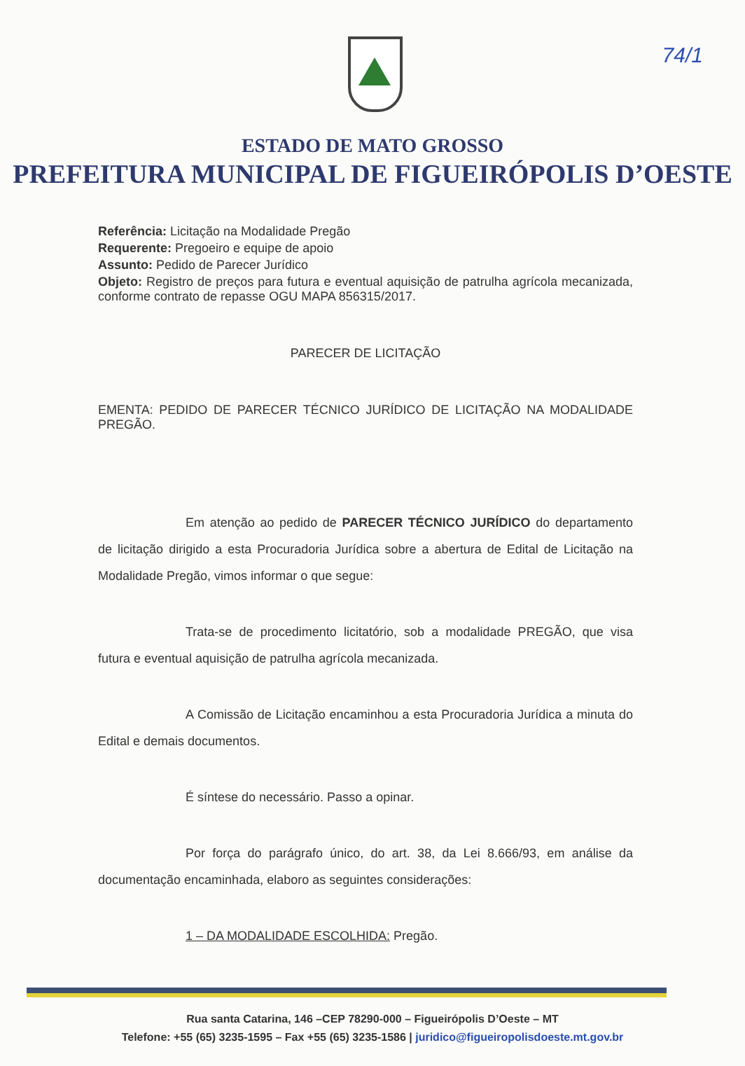74/1
ESTADO DE MATO GROSSO
PREFEITURA MUNICIPAL DE FIGUEIRÓPOLIS D’OESTE
Referência: Licitação na Modalidade Pregão
Requerente: Pregoeiro e equipe de apoio
Assunto: Pedido de Parecer Jurídico
Objeto: Registro de preços para futura e eventual aquisição de patrulha agrícola mecanizada, conforme contrato de repasse OGU MAPA 856315/2017.
PARECER DE LICITAÇÃO
EMENTA: PEDIDO DE PARECER TÉCNICO JURÍDICO DE LICITAÇÃO NA MODALIDADE PREGÃO.
Em atenção ao pedido de PARECER TÉCNICO JURÍDICO do departamento de licitação dirigido a esta Procuradoria Jurídica sobre a abertura de Edital de Licitação na Modalidade Pregão, vimos informar o que segue:
Trata-se de procedimento licitatório, sob a modalidade PREGÃO, que visa futura e eventual aquisição de patrulha agrícola mecanizada.
A Comissão de Licitação encaminhou a esta Procuradoria Jurídica a minuta do Edital e demais documentos.
É síntese do necessário. Passo a opinar.
Por força do parágrafo único, do art. 38, da Lei 8.666/93, em análise da documentação encaminhada, elaboro as seguintes considerações:
1 – DA MODALIDADE ESCOLHIDA: Pregão.
Rua santa Catarina, 146 –CEP 78290-000 – Figueirópolis D’Oeste – MT
Telefone: +55 (65) 3235-1595 – Fax +55 (65) 3235-1586 | juridico@figueiropolisdoeste.mt.gov.br